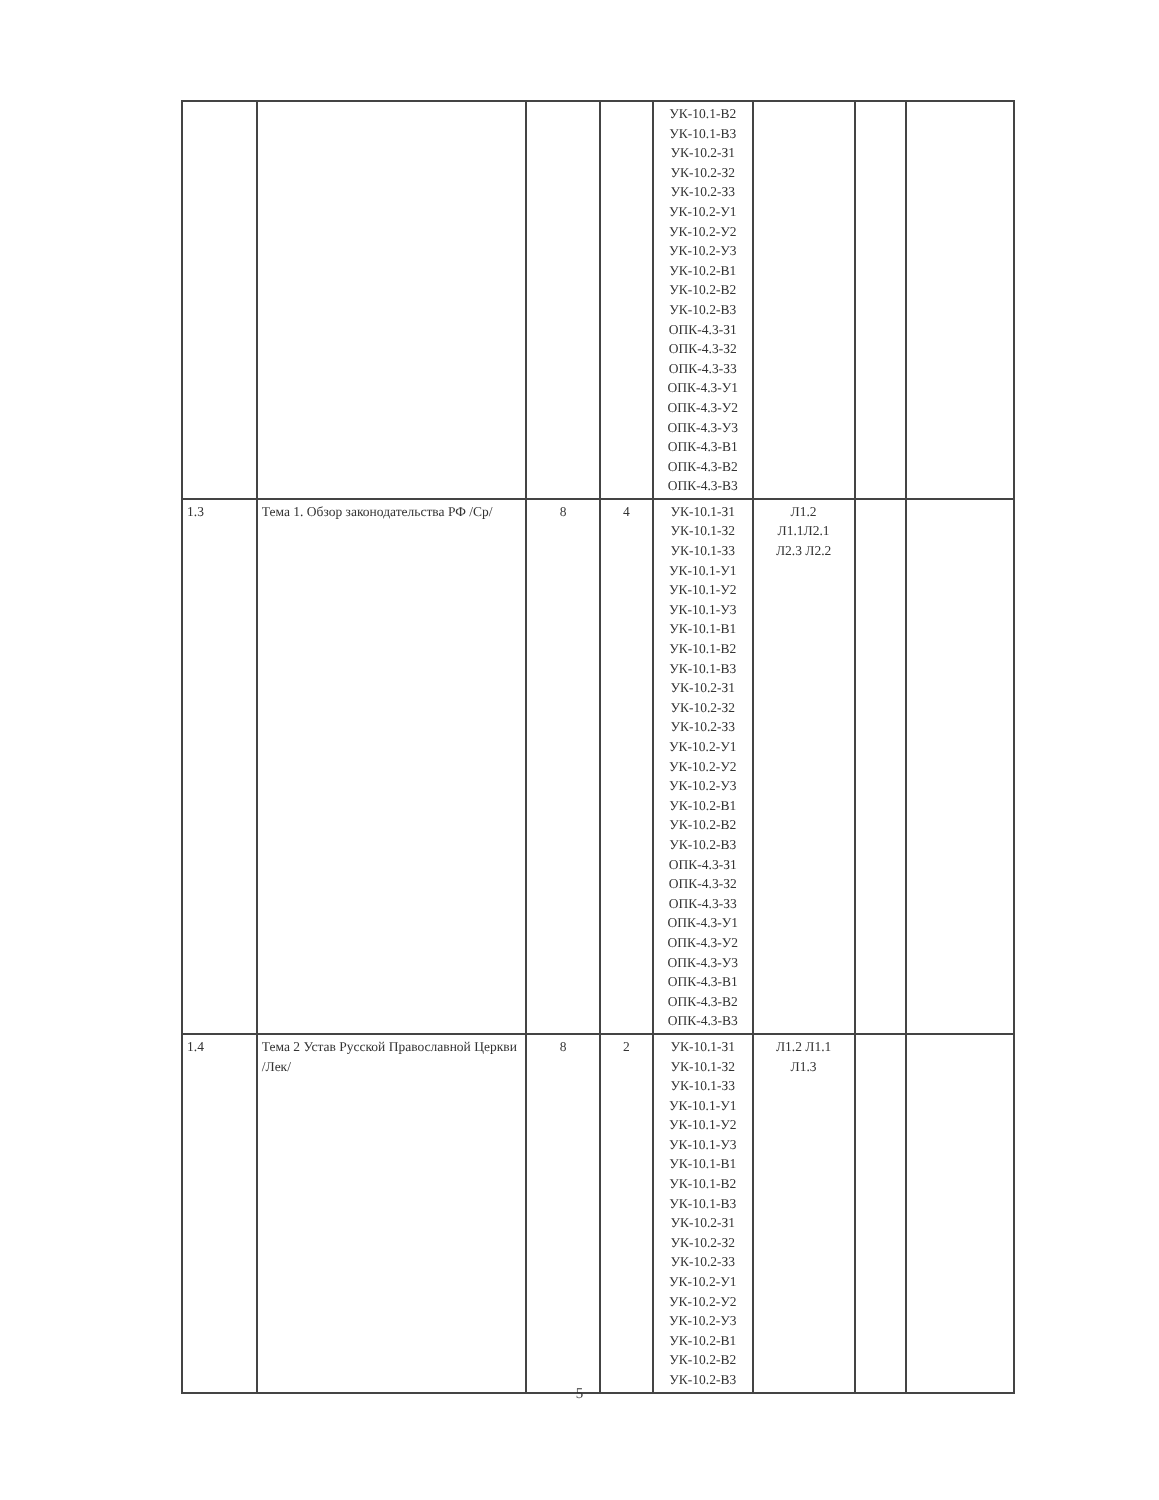| | | | | УК-10.1-В2 УК-10.1-В3 УК-10.2-З1 УК-10.2-З2 УК-10.2-З3 УК-10.2-У1 УК-10.2-У2 УК-10.2-У3 УК-10.2-В1 УК-10.2-В2 УК-10.2-В3 ОПК-4.3-З1 ОПК-4.3-З2 ОПК-4.3-З3 ОПК-4.3-У1 ОПК-4.3-У2 ОПК-4.3-У3 ОПК-4.3-В1 ОПК-4.3-В2 ОПК-4.3-В3 | | | |
| 1.3 | Тема 1. Обзор законодательства РФ /Ср/ | 8 | 4 | УК-10.1-З1 УК-10.1-З2 УК-10.1-З3 УК-10.1-У1 УК-10.1-У2 УК-10.1-У3 УК-10.1-В1 УК-10.1-В2 УК-10.1-В3 УК-10.2-З1 УК-10.2-З2 УК-10.2-З3 УК-10.2-У1 УК-10.2-У2 УК-10.2-У3 УК-10.2-В1 УК-10.2-В2 УК-10.2-В3 ОПК-4.3-З1 ОПК-4.3-З2 ОПК-4.3-З3 ОПК-4.3-У1 ОПК-4.3-У2 ОПК-4.3-У3 ОПК-4.3-В1 ОПК-4.3-В2 ОПК-4.3-В3 | Л1.2 Л1.1Л2.1 Л2.3 Л2.2 | | |
| 1.4 | Тема 2 Устав Русской Православной Церкви /Лек/ | 8 | 2 | УК-10.1-З1 УК-10.1-З2 УК-10.1-З3 УК-10.1-У1 УК-10.1-У2 УК-10.1-У3 УК-10.1-В1 УК-10.1-В2 УК-10.1-В3 УК-10.2-З1 УК-10.2-З2 УК-10.2-З3 УК-10.2-У1 УК-10.2-У2 УК-10.2-У3 УК-10.2-В1 УК-10.2-В2 УК-10.2-В3 | Л1.2 Л1.1 Л1.3 | | |
5